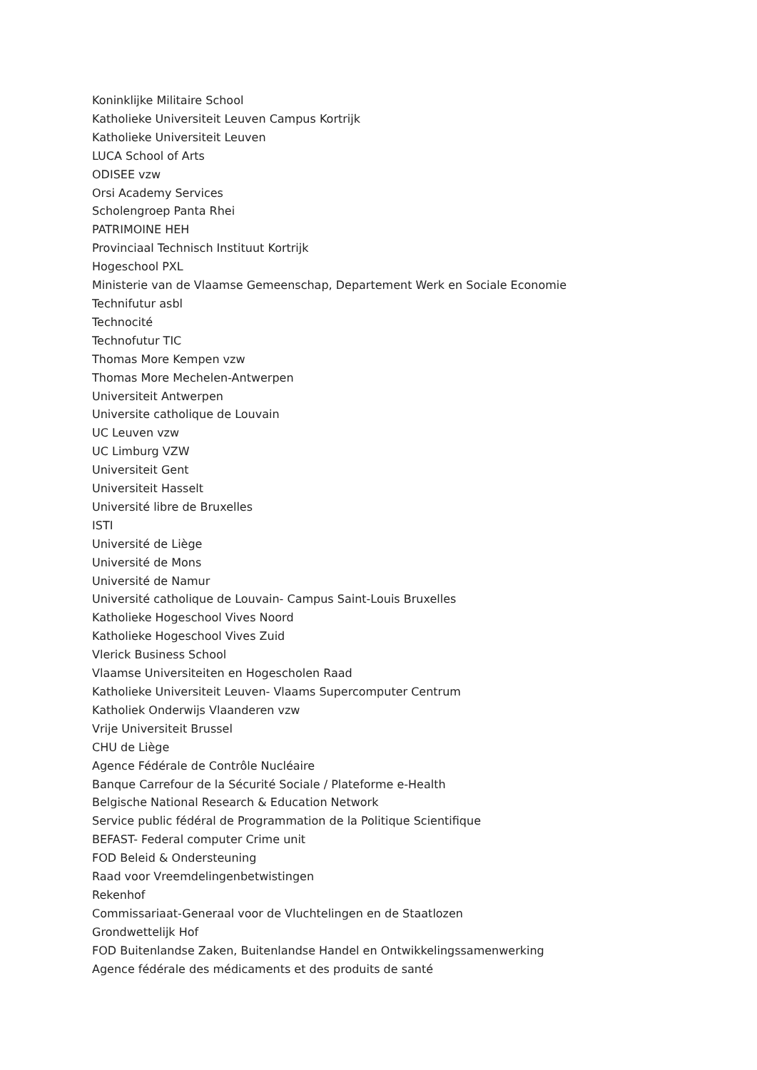Koninklijke Militaire School
Katholieke Universiteit Leuven Campus Kortrijk
Katholieke Universiteit Leuven
LUCA School of Arts
ODISEE vzw
Orsi Academy Services
Scholengroep Panta Rhei
PATRIMOINE HEH
Provinciaal Technisch Instituut Kortrijk
Hogeschool PXL
Ministerie van de Vlaamse Gemeenschap, Departement Werk en Sociale Economie
Technifutur asbl
Technocité
Technofutur TIC
Thomas More Kempen vzw
Thomas More Mechelen-Antwerpen
Universiteit Antwerpen
Universite catholique de Louvain
UC Leuven vzw
UC Limburg VZW
Universiteit Gent
Universiteit Hasselt
Université libre de Bruxelles
ISTI
Université de Liège
Université de Mons
Université de Namur
Université catholique de Louvain- Campus Saint-Louis Bruxelles
Katholieke Hogeschool Vives Noord
Katholieke Hogeschool Vives Zuid
Vlerick Business School
Vlaamse Universiteiten en Hogescholen Raad
Katholieke Universiteit Leuven- Vlaams Supercomputer Centrum
Katholiek Onderwijs Vlaanderen vzw
Vrije Universiteit Brussel
CHU de Liège
Agence Fédérale de Contrôle Nucléaire
Banque Carrefour de la Sécurité Sociale / Plateforme e-Health
Belgische National Research & Education Network
Service public fédéral de Programmation de la Politique Scientifique
BEFAST- Federal computer Crime unit
FOD Beleid & Ondersteuning
Raad voor Vreemdelingenbetwistingen
Rekenhof
Commissariaat-Generaal voor de Vluchtelingen en de Staatlozen
Grondwettelijk Hof
FOD Buitenlandse Zaken, Buitenlandse Handel en Ontwikkelingssamenwerking
Agence fédérale des médicaments et des produits de santé